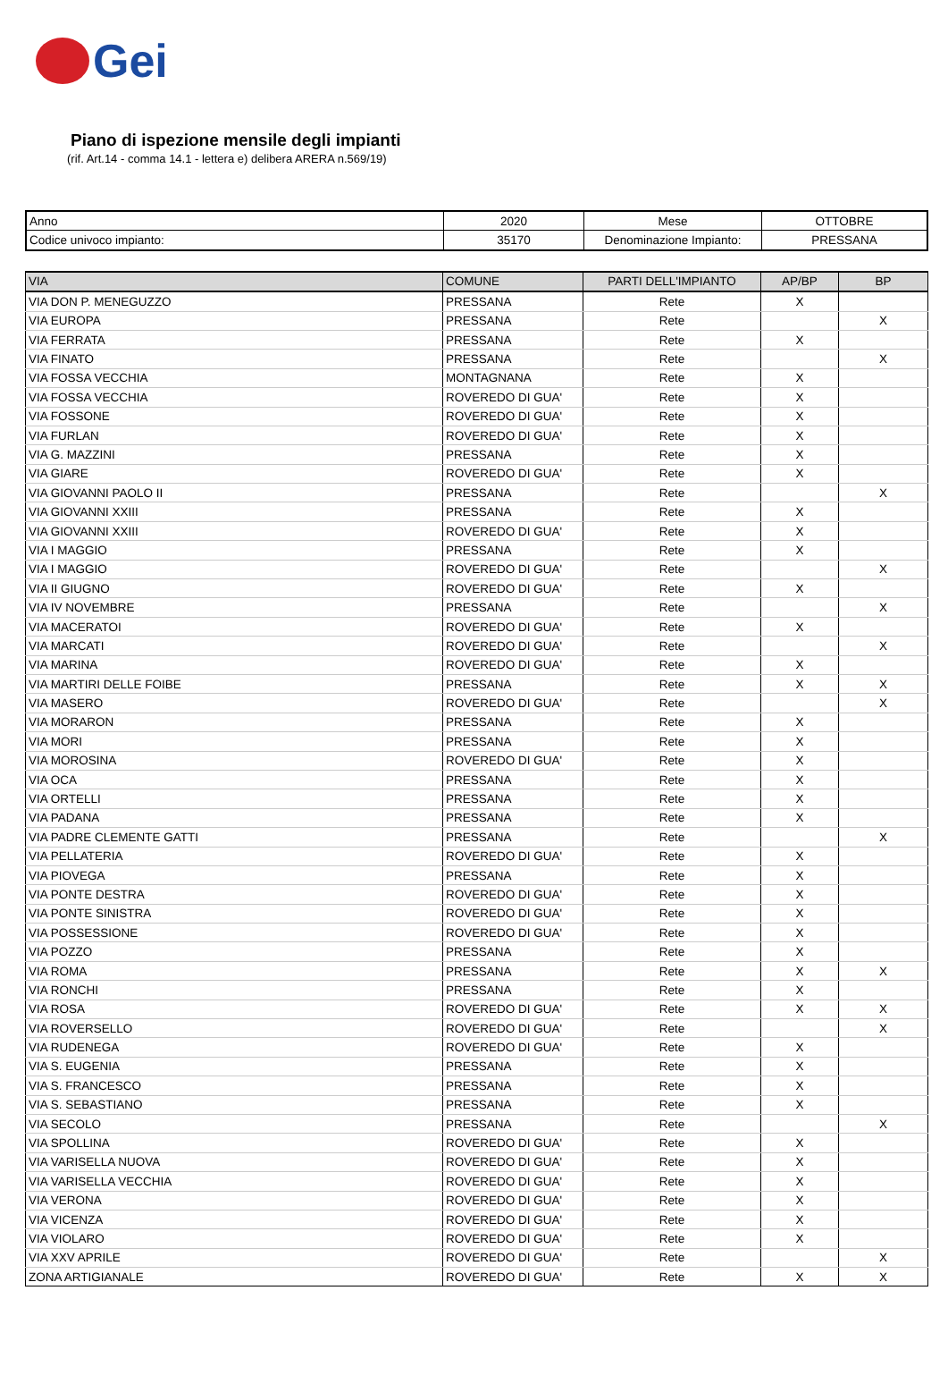Gei
Piano di ispezione mensile degli impianti
(rif. Art.14 - comma 14.1 - lettera e) delibera ARERA n.569/19)
| Anno | 2020 | Mese | OTTOBRE |
| Codice univoco impianto: | 35170 | Denominazione Impianto: | PRESSANA |
| VIA | COMUNE | PARTI DELL'IMPIANTO | AP/BP | BP |
| --- | --- | --- | --- | --- |
| VIA DON P. MENEGUZZO | PRESSANA | Rete | X | |
| VIA EUROPA | PRESSANA | Rete | | X |
| VIA FERRATA | PRESSANA | Rete | X | |
| VIA FINATO | PRESSANA | Rete | | X |
| VIA FOSSA VECCHIA | MONTAGNANA | Rete | X | |
| VIA FOSSA VECCHIA | ROVEREDO DI GUA' | Rete | X | |
| VIA FOSSONE | ROVEREDO DI GUA' | Rete | X | |
| VIA FURLAN | ROVEREDO DI GUA' | Rete | X | |
| VIA G. MAZZINI | PRESSANA | Rete | X | |
| VIA GIARE | ROVEREDO DI GUA' | Rete | X | |
| VIA GIOVANNI PAOLO II | PRESSANA | Rete | | X |
| VIA GIOVANNI XXIII | PRESSANA | Rete | X | |
| VIA GIOVANNI XXIII | ROVEREDO DI GUA' | Rete | X | |
| VIA I MAGGIO | PRESSANA | Rete | X | |
| VIA I MAGGIO | ROVEREDO DI GUA' | Rete | | X |
| VIA II GIUGNO | ROVEREDO DI GUA' | Rete | X | |
| VIA IV NOVEMBRE | PRESSANA | Rete | | X |
| VIA MACERATOI | ROVEREDO DI GUA' | Rete | X | |
| VIA MARCATI | ROVEREDO DI GUA' | Rete | | X |
| VIA MARINA | ROVEREDO DI GUA' | Rete | X | |
| VIA MARTIRI DELLE FOIBE | PRESSANA | Rete | X | X |
| VIA MASERO | ROVEREDO DI GUA' | Rete | | X |
| VIA MORARON | PRESSANA | Rete | X | |
| VIA MORI | PRESSANA | Rete | X | |
| VIA MOROSINA | ROVEREDO DI GUA' | Rete | X | |
| VIA OCA | PRESSANA | Rete | X | |
| VIA ORTELLI | PRESSANA | Rete | X | |
| VIA PADANA | PRESSANA | Rete | X | |
| VIA PADRE CLEMENTE GATTI | PRESSANA | Rete | | X |
| VIA PELLATERIA | ROVEREDO DI GUA' | Rete | X | |
| VIA PIOVEGA | PRESSANA | Rete | X | |
| VIA PONTE DESTRA | ROVEREDO DI GUA' | Rete | X | |
| VIA PONTE SINISTRA | ROVEREDO DI GUA' | Rete | X | |
| VIA POSSESSIONE | ROVEREDO DI GUA' | Rete | X | |
| VIA POZZO | PRESSANA | Rete | X | |
| VIA ROMA | PRESSANA | Rete | X | X |
| VIA RONCHI | PRESSANA | Rete | X | |
| VIA ROSA | ROVEREDO DI GUA' | Rete | X | X |
| VIA ROVERSELLO | ROVEREDO DI GUA' | Rete | | X |
| VIA RUDENEGA | ROVEREDO DI GUA' | Rete | X | |
| VIA S. EUGENIA | PRESSANA | Rete | X | |
| VIA S. FRANCESCO | PRESSANA | Rete | X | |
| VIA S. SEBASTIANO | PRESSANA | Rete | X | |
| VIA SECOLO | PRESSANA | Rete | | X |
| VIA SPOLLINA | ROVEREDO DI GUA' | Rete | X | |
| VIA VARISELLA NUOVA | ROVEREDO DI GUA' | Rete | X | |
| VIA VARISELLA VECCHIA | ROVEREDO DI GUA' | Rete | X | |
| VIA VERONA | ROVEREDO DI GUA' | Rete | X | |
| VIA VICENZA | ROVEREDO DI GUA' | Rete | X | |
| VIA VIOLARO | ROVEREDO DI GUA' | Rete | X | |
| VIA XXV APRILE | ROVEREDO DI GUA' | Rete | | X |
| ZONA ARTIGIANALE | ROVEREDO DI GUA' | Rete | X | X |